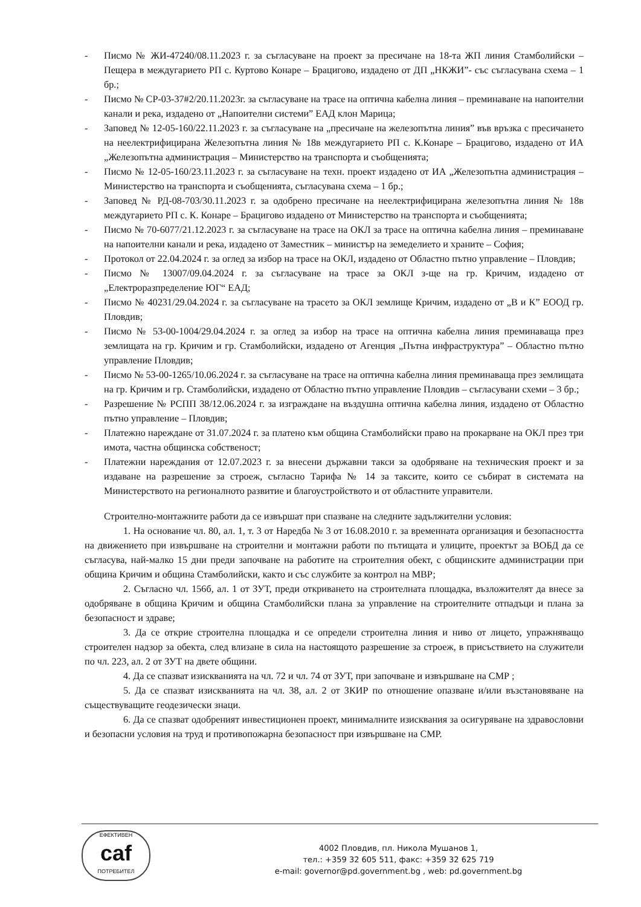- Писмо № ЖИ-47240/08.11.2023 г. за съгласуване на проект за пресичане на 18-та ЖП линия Стамболийски –Пещера в междугарието РП с. Куртово Конаре – Брацигово, издадено от ДП „НКЖИ”- със съгласувана схема – 1 бр.;
- Писмо № СР-03-37#2/20.11.2023г. за съгласуване на трасе на оптична кабелна линия – преминаване на напоителни канали и река, издадено от „Напоителни системи” ЕАД клон Марица;
- Заповед № 12-05-160/22.11.2023 г. за съгласуване на „пресичане на железопътна линия” във връзка с пресичането на неелектрифицирана Железопътна линия № 18в междугарието РП с. К.Конаре – Брацигово, издадено от ИА „Железопътна администрация – Министерство на транспорта и съобщенията;
- Писмо № 12-05-160/23.11.2023 г. за съгласуване на техн. проект издадено от ИА „Железопътна администрация – Министерство на транспорта и съобщенията, съгласувана схема – 1 бр.;
- Заповед № РД-08-703/30.11.2023 г. за одобрено пресичане на неелектрифицирана железопътна линия № 18в междугарието РП с. К. Конаре – Брацигово издадено от Министерство на транспорта и съобщенията;
- Писмо № 70-6077/21.12.2023 г. за съгласуване на трасе на ОКЛ за трасе на оптична кабелна линия – преминаване на напоителни канали и река, издадено от Заместник – министър на земеделието и храните – София;
- Протокол от 22.04.2024 г. за оглед за избор на трасе на ОКЛ, издадено от Областно пътно управление – Пловдив;
- Писмо № 13007/09.04.2024 г. за съгласуване на трасе за ОКЛ з-ще на гр. Кричим, издадено от „Електроразпределение ЮГ“ ЕАД;
- Писмо № 40231/29.04.2024 г. за съгласуване на трасето за ОКЛ землище Кричим, издадено от „В и К” ЕООД гр. Пловдив;
- Писмо № 53-00-1004/29.04.2024 г. за оглед за избор на трасе на оптична кабелна линия преминаваща през землищата на гр. Кричим и гр. Стамболийски, издадено от Агенция „Пътна инфраструктура” – Областно пътно управление Пловдив;
- Писмо № 53-00-1265/10.06.2024 г. за съгласуване на трасе на оптична кабелна линия преминаваща през землищата на гр. Кричим и гр. Стамболийски, издадено от Областно пътно управление Пловдив – съгласувани схеми – 3 бр.;
- Разрешение № РСПП 38/12.06.2024 г. за изграждане на въздушна оптична кабелна линия, издадено от Областно пътно управление – Пловдив;
- Платежно нареждане от 31.07.2024 г. за платено към община Стамболийски право на прокарване на ОКЛ през три имота, частна общинска собственост;
- Платежни нареждания от 12.07.2023 г. за внесени държавни такси за одобряване на техническия проект и за издаване на разрешение за строеж, съгласно Тарифа № 14 за таксите, които се събират в системата на Министерството на регионалното развитие и благоустройството и от областните управители.
Строително-монтажните работи да се извършат при спазване на следните задължителни условия:
1. На основание чл. 80, ал. 1, т. 3 от Наредба № 3 от 16.08.2010 г. за временната организация и безопасността на движението при извършване на строителни и монтажни работи по пътищата и улиците, проектът за ВОБД да се съгласува, най-малко 15 дни преди започване на работите на строителния обект, с общинските администрации при община Кричим и община Стамболийски, както и със службите за контрол на МВР;
2. Съгласно чл. 156б, ал. 1 от ЗУТ, преди откриването на строителната площадка, възложителят да внесе за одобряване в община Кричим и община Стамболийски плана за управление на строителните отпадъци и плана за безопасност и здраве;
3. Да се открие строителна площадка и се определи строителна линия и ниво от лицето, упражняващо строителен надзор за обекта, след влизане в сила на настоящото разрешение за строеж, в присъствието на служители по чл. 223, ал. 2 от ЗУТ на двете общини.
4. Да се спазват изискванията на чл. 72 и чл. 74 от ЗУТ, при започване и извършване на СМР ;
5. Да се спазват изискванията на чл. 38, ал. 2 от ЗКИР по отношение опазване и/или възстановяване на съществуващите геодезически знаци.
6. Да се спазват одобреният инвестиционен проект, минималните изисквания за осигуряване на здравословни и безопасни условия на труд и противопожарна безопасност при извършване на СМР.
ЕФЕКТИВЕН
caf
ПОТРЕБИТЕЛ
4002 Пловдив, пл. Никола Мушанов 1,
тел.: +359 32 605 511, факс: +359 32 625 719
e-mail: governor@pd.government.bg , web: pd.government.bg